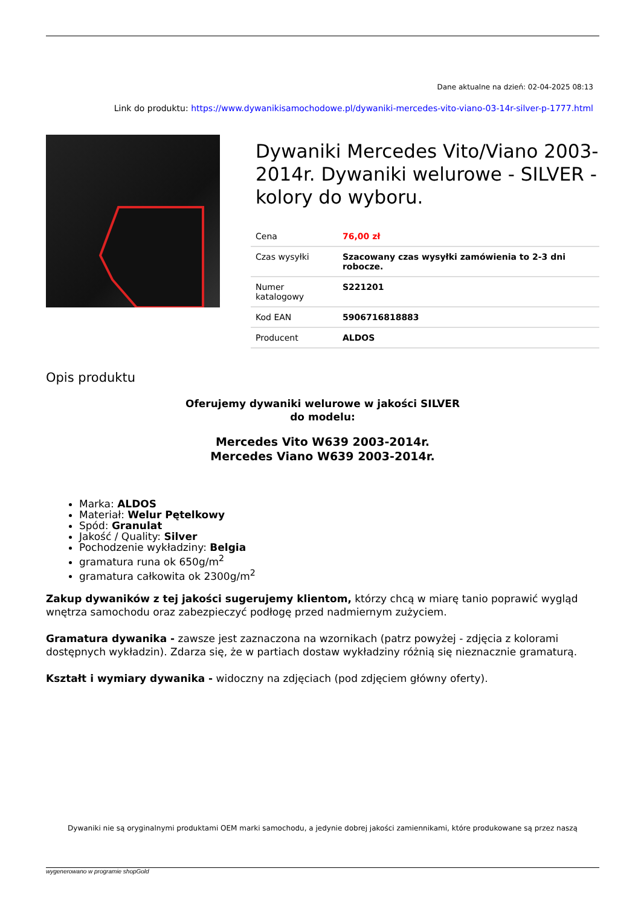Dane aktualne na dzień: 02-04-2025 08:13
Link do produktu: https://www.dywanikisamochodowe.pl/dywaniki-mercedes-vito-viano-03-14r-silver-p-1777.html
Dywaniki Mercedes Vito/Viano 2003-2014r. Dywaniki welurowe - SILVER - kolory do wyboru.
| Cena | 76,00 zł |
| Czas wysyłki | Szacowany czas wysyłki zamówienia to 2-3 dni robocze. |
| Numer katalogowy | S221201 |
| Kod EAN | 5906716818883 |
| Producent | ALDOS |
Opis produktu
Oferujemy dywaniki welurowe w jakości SILVER
do modelu:
Mercedes Vito W639 2003-2014r.
Mercedes Viano W639 2003-2014r.
Marka: ALDOS
Materiał: Welur Pętelkowy
Spód: Granulat
Jakość / Quality: Silver
Pochodzenie wykładziny: Belgia
gramatura runa ok 650g/m<sup>2</sup>
gramatura całkowita ok 2300g/m<sup>2</sup>
Zakup dywaników z tej jakości sugerujemy klientom, którzy chcą w miarę tanio poprawić wygląd wnętrza samochodu oraz zabezpieczyć podłogę przed nadmiernym zużyciem.
Gramatura dywanika - zawsze jest zaznaczona na wzornikach (patrz powyżej - zdjęcia z kolorami dostępnych wykładzin). Zdarza się, że w partiach dostaw wykładziny różnią się nieznacznie gramaturą.
Kształt i wymiary dywanika - widoczny na zdjęciach (pod zdjęciem główny oferty).
Dywaniki nie są oryginalnymi produktami OEM marki samochodu, a jedynie dobrej jakości zamiennikami, które produkowane są przez naszą
wygenerowano w programie shopGold